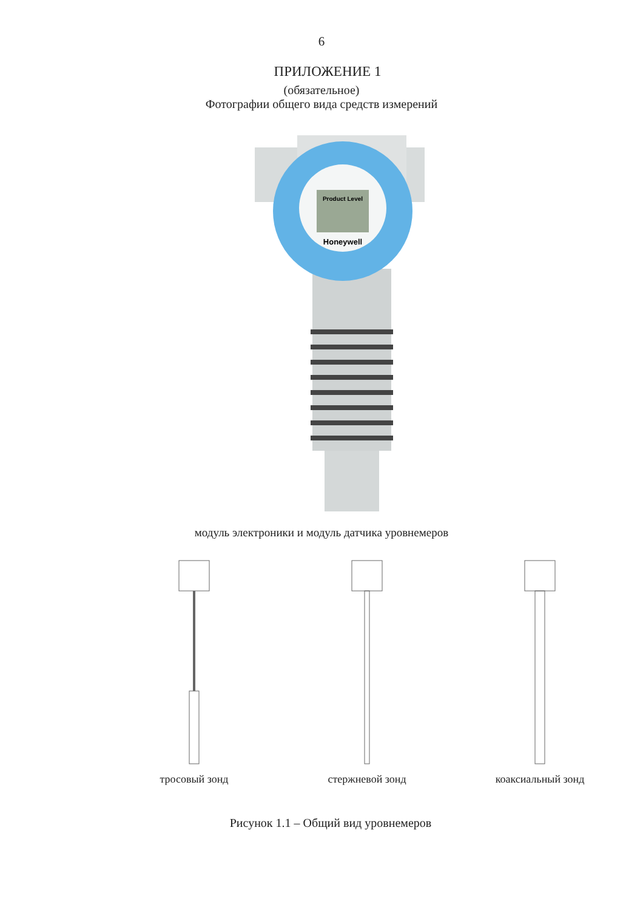6
ПРИЛОЖЕНИЕ 1
(обязательное)
Фотографии общего вида средств измерений
Product Level
Honeywell
модуль электроники и модуль датчика уровнемеров
тросовый зонд
стержневой зонд
коаксиальный зонд
Рисунок 1.1 – Общий вид уровнемеров